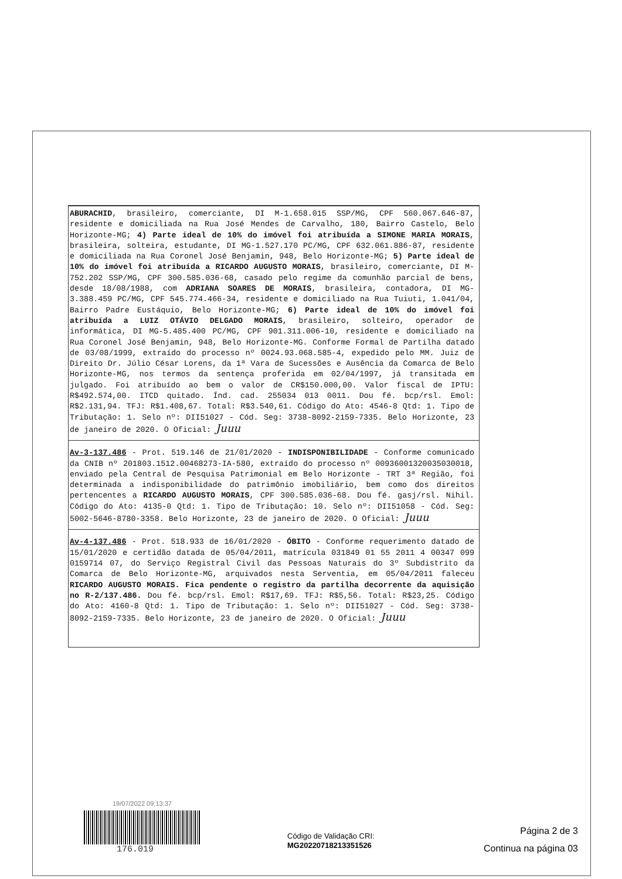ABURACHID, brasileiro, comerciante, DI M-1.658.015 SSP/MG, CPF 560.067.646-87, residente e domiciliada na Rua José Mendes de Carvalho, 180, Bairro Castelo, Belo Horizonte-MG; 4) Parte ideal de 10% do imóvel foi atribuída a SIMONE MARIA MORAIS, brasileira, solteira, estudante, DI MG-1.527.170 PC/MG, CPF 632.061.886-87, residente e domiciliada na Rua Coronel José Benjamin, 948, Belo Horizonte-MG; 5) Parte ideal de 10% do imóvel foi atribuída a RICARDO AUGUSTO MORAIS, brasileiro, comerciante, DI M-752.202 SSP/MG, CPF 300.585.036-68, casado pelo regime da comunhão parcial de bens, desde 18/08/1988, com ADRIANA SOARES DE MORAIS, brasileira, contadora, DI MG-3.388.459 PC/MG, CPF 545.774.466-34, residente e domiciliado na Rua Tuiuti, 1.041/04, Bairro Padre Eustáquio, Belo Horizonte-MG; 6) Parte ideal de 10% do imóvel foi atribuída a LUIZ OTÁVIO DELGADO MORAIS, brasileiro, solteiro, operador de informática, DI MG-5.485.400 PC/MG, CPF 901.311.006-10, residente e domiciliado na Rua Coronel José Benjamin, 948, Belo Horizonte-MG. Conforme Formal de Partilha datado de 03/08/1999, extraído do processo nº 0024.93.068.585-4, expedido pelo MM. Juiz de Direito Dr. Júlio César Lorens, da 1ª Vara de Sucessões e Ausência da Comarca de Belo Horizonte-MG, nos termos da sentença proferida em 02/04/1997, já transitada em julgado. Foi atribuído ao bem o valor de CR$150.000,00. Valor fiscal de IPTU: R$492.574,00. ITCD quitado. Índ. cad. 255034 013 0011. Dou fé. bcp/rsl. Emol: R$2.131,94. TFJ: R$1.408,67. Total: R$3.540,61. Código do Ato: 4546-8 Qtd: 1. Tipo de Tributação: 1. Selo nº: DII51027 - Cód. Seg: 3738-8092-2159-7335. Belo Horizonte, 23 de janeiro de 2020. O Oficial: Juuu
Av-3-137.486 - Prot. 519.146 de 21/01/2020 - INDISPONIBILIDADE - Conforme comunicado da CNIB nº 201803.1512.00468273-IA-580, extraído do processo nº 00936001320035030018, enviado pela Central de Pesquisa Patrimonial em Belo Horizonte - TRT 3ª Região, foi determinada a indisponibilidade do patrimônio imobiliário, bem como dos direitos pertencentes a RICARDO AUGUSTO MORAIS, CPF 300.585.036-68. Dou fé. gasj/rsl. Nihil. Código do Ato: 4135-0 Qtd: 1. Tipo de Tributação: 10. Selo nº: DII51058 - Cód. Seg: 5002-5646-8780-3358. Belo Horizonte, 23 de janeiro de 2020. O Oficial: Juuu
Av-4-137.486 - Prot. 518.933 de 16/01/2020 - ÓBITO - Conforme requerimento datado de 15/01/2020 e certidão datada de 05/04/2011, matrícula 031849 01 55 2011 4 00347 099 0159714 07, do Serviço Registral Civil das Pessoas Naturais do 3º Subdistrito da Comarca de Belo Horizonte-MG, arquivados nesta Serventia, em 05/04/2011 faleceu RICARDO AUGUSTO MORAIS. Fica pendente o registro da partilha decorrente da aquisição no R-2/137.486. Dou fé. bcp/rsl. Emol: R$17,69. TFJ: R$5,56. Total: R$23,25. Código do Ato: 4160-8 Qtd: 1. Tipo de Tributação: 1. Selo nº: DII51027 - Cód. Seg: 3738-8092-2159-7335. Belo Horizonte, 23 de janeiro de 2020. O Oficial: Juuu
19/07/2022 09:13:37
176.019
Código de Validação CRI:
MG2022071821335152​6
Página 2 de 3
Continua na página 03